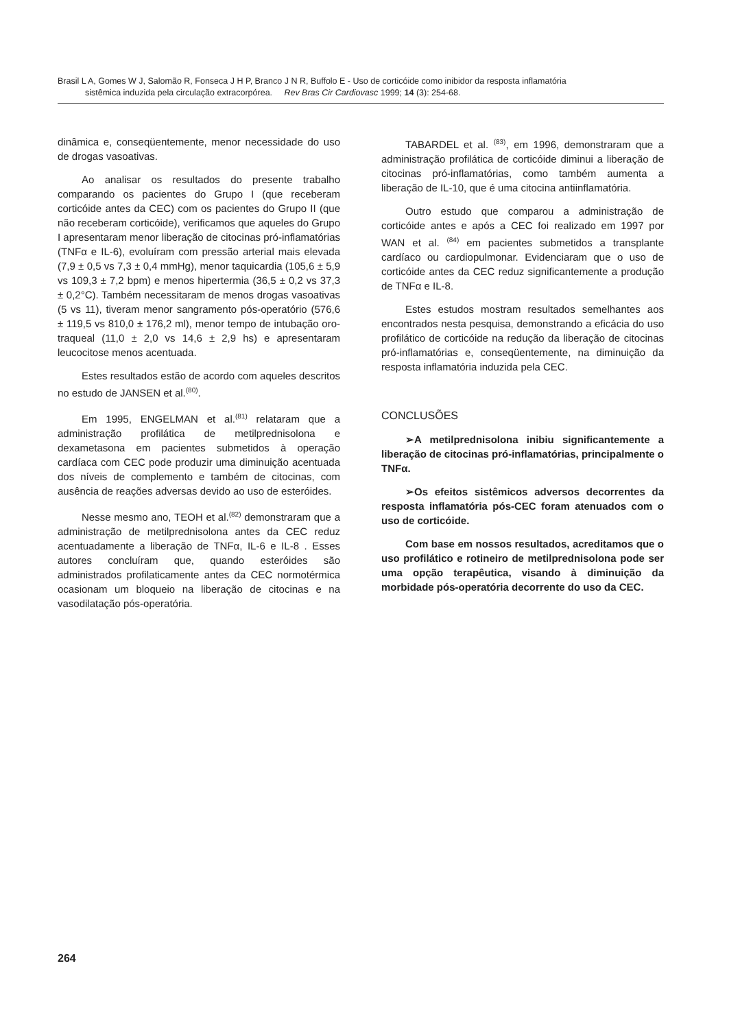Brasil L A, Gomes W J, Salomão R, Fonseca J H P, Branco J N R, Buffolo E - Uso de corticóide como inibidor da resposta inflamatória
sistêmica induzida pela circulação extracorpórea. Rev Bras Cir Cardiovasc 1999; 14 (3): 254-68.
dinâmica e, conseqüentemente, menor necessidade do uso de drogas vasoativas.
Ao analisar os resultados do presente trabalho comparando os pacientes do Grupo I (que receberam corticóide antes da CEC) com os pacientes do Grupo II (que não receberam corticóide), verificamos que aqueles do Grupo I apresentaram menor liberação de citocinas pró-inflamatórias (TNFα e IL-6), evoluíram com pressão arterial mais elevada (7,9 ± 0,5 vs 7,3 ± 0,4 mmHg), menor taquicardia (105,6 ± 5,9 vs 109,3 ± 7,2 bpm) e menos hipertermia (36,5 ± 0,2 vs 37,3 ± 0,2°C). Também necessitaram de menos drogas vasoativas (5 vs 11), tiveram menor sangramento pós-operatório (576,6 ± 119,5 vs 810,0 ± 176,2 ml), menor tempo de intubação oro-traqueal (11,0 ± 2,0 vs 14,6 ± 2,9 hs) e apresentaram leucocitose menos acentuada.
Estes resultados estão de acordo com aqueles descritos no estudo de JANSEN et al.<sup>(80)</sup>.
Em 1995, ENGELMAN et al.<sup>(81)</sup> relataram que a administração profilática de metilprednisolona e dexametasona em pacientes submetidos à operação cardíaca com CEC pode produzir uma diminuição acentuada dos níveis de complemento e também de citocinas, com ausência de reações adversas devido ao uso de esteróides.
Nesse mesmo ano, TEOH et al.<sup>(82)</sup> demonstraram que a administração de metilprednisolona antes da CEC reduz acentuadamente a liberação de TNFα, IL-6 e IL-8 . Esses autores concluíram que, quando esteróides são administrados profilaticamente antes da CEC normotérmica ocasionam um bloqueio na liberação de citocinas e na vasodilatação pós-operatória.
TABARDEL et al. <sup>(83)</sup>, em 1996, demonstraram que a administração profilática de corticóide diminui a liberação de citocinas pró-inflamatórias, como também aumenta a liberação de IL-10, que é uma citocina antiinflamatória.
Outro estudo que comparou a administração de corticóide antes e após a CEC foi realizado em 1997 por WAN et al. <sup>(84)</sup> em pacientes submetidos a transplante cardíaco ou cardiopulmonar. Evidenciaram que o uso de corticóide antes da CEC reduz significantemente a produção de TNFα e IL-8.
Estes estudos mostram resultados semelhantes aos encontrados nesta pesquisa, demonstrando a eficácia do uso profilático de corticóide na redução da liberação de citocinas pró-inflamatórias e, conseqüentemente, na diminuição da resposta inflamatória induzida pela CEC.
CONCLUSÕES
➢A metilprednisolona inibiu significantemente a liberação de citocinas pró-inflamatórias, principalmente o TNFα.
➢Os efeitos sistêmicos adversos decorrentes da resposta inflamatória pós-CEC foram atenuados com o uso de corticóide.
Com base em nossos resultados, acreditamos que o uso profilático e rotineiro de metilprednisolona pode ser uma opção terapêutica, visando à diminuição da morbidade pós-operatória decorrente do uso da CEC.
264